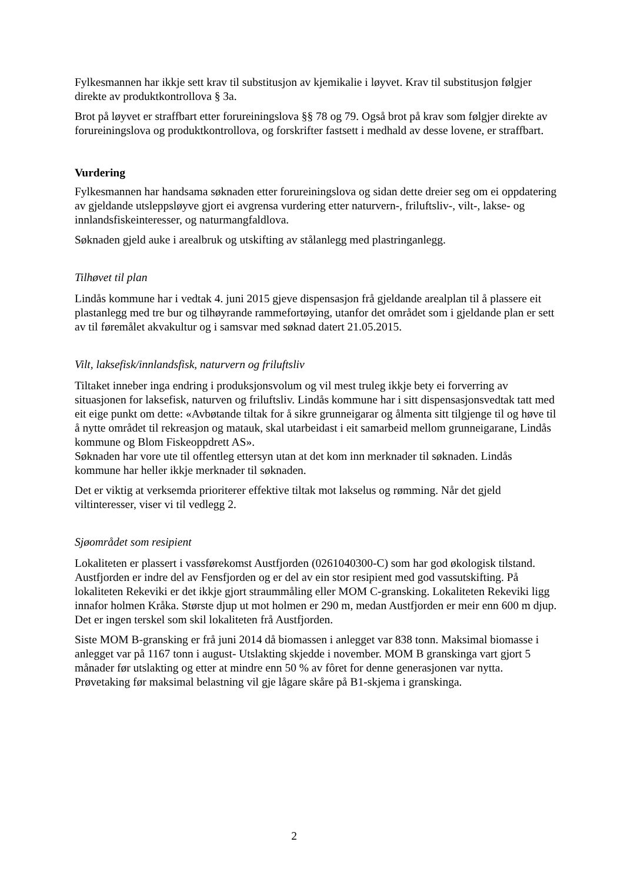Fylkesmannen har ikkje sett krav til substitusjon av kjemikalie i løyvet. Krav til substitusjon følgjer direkte av produktkontrollova § 3a.
Brot på løyvet er straffbart etter forureiningslova §§ 78 og 79. Også brot på krav som følgjer direkte av forureiningslova og produktkontrollova, og forskrifter fastsett i medhald av desse lovene, er straffbart.
Vurdering
Fylkesmannen har handsama søknaden etter forureiningslova og sidan dette dreier seg om ei oppdatering av gjeldande utsleppsløyve gjort ei avgrensa vurdering etter naturvern-, friluftsliv-, vilt-, lakse- og innlandsfiskeinteresser, og naturmangfaldlova.
Søknaden gjeld auke i arealbruk og utskifting av stålanlegg med plastringanlegg.
Tilhøvet til plan
Lindås kommune har i vedtak 4. juni 2015 gjeve dispensasjon frå gjeldande arealplan til å plassere eit plastanlegg med tre bur og tilhøyrande rammefortøying, utanfor det området som i gjeldande plan er sett av til føremålet akvakultur og i samsvar med søknad datert 21.05.2015.
Vilt, laksefisk/innlandsfisk, naturvern og friluftsliv
Tiltaket inneber inga endring i produksjonsvolum og vil mest truleg ikkje bety ei forverring av situasjonen for laksefisk, naturven og friluftsliv. Lindås kommune har i sitt dispensasjonsvedtak tatt med eit eige punkt om dette: «Avbøtande tiltak for å sikre grunneigarar og ålmenta sitt tilgjenge til og høve til å nytte området til rekreasjon og matauk, skal utarbeidast i eit samarbeid mellom grunneigarane, Lindås kommune og Blom Fiskeoppdrett AS».
Søknaden har vore ute til offentleg ettersyn utan at det kom inn merknader til søknaden. Lindås kommune har heller ikkje merknader til søknaden.
Det er viktig at verksemda prioriterer effektive tiltak mot lakselus og rømming. Når det gjeld viltinteresser, viser vi til vedlegg 2.
Sjøområdet som resipient
Lokaliteten er plassert i vassførekomst Austfjorden (0261040300-C) som har god økologisk tilstand. Austfjorden er indre del av Fensfjorden og er del av ein stor resipient med god vassutskifting. På lokaliteten Rekeviki er det ikkje gjort straummåling eller MOM C-gransking. Lokaliteten Rekeviki ligg innafor holmen Kråka. Største djup ut mot holmen er 290 m, medan Austfjorden er meir enn 600 m djup. Det er ingen terskel som skil lokaliteten frå Austfjorden.
Siste MOM B-gransking er frå juni 2014 då biomassen i anlegget var 838 tonn. Maksimal biomasse i anlegget var på 1167 tonn i august- Utslakting skjedde i november. MOM B granskinga vart gjort 5 månader før utslakting og etter at mindre enn 50 % av fôret for denne generasjonen var nytta. Prøvetaking før maksimal belastning vil gje lågare skåre på B1-skjema i granskinga.
2